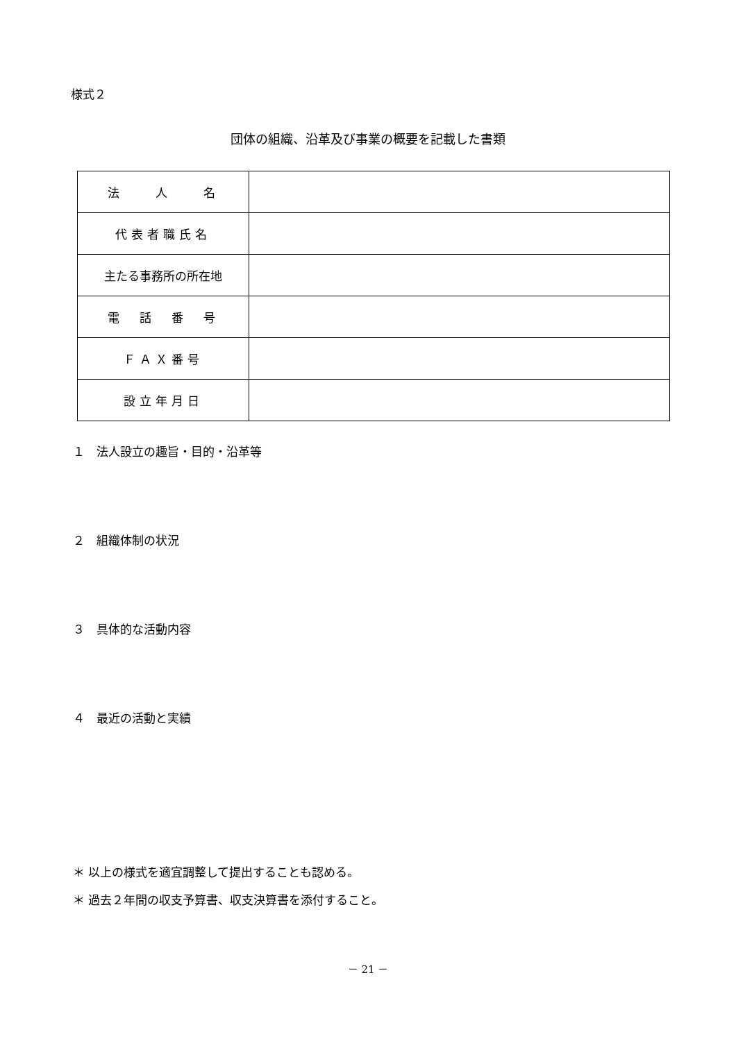様式２
団体の組織、沿革及び事業の概要を記載した書類
| 法 人 名 | |
| 代表者職氏名 | |
| 主たる事務所の所在地 | |
| 電 話 番 号 | |
| ＦＡＸ番号 | |
| 設立年月日 | |
１　法人設立の趣旨・目的・沿革等
２　組織体制の状況
３　具体的な活動内容
４　最近の活動と実績
＊ 以上の様式を適宜調整して提出することも認める。
＊ 過去２年間の収支予算書、収支決算書を添付すること。
－ 21 －